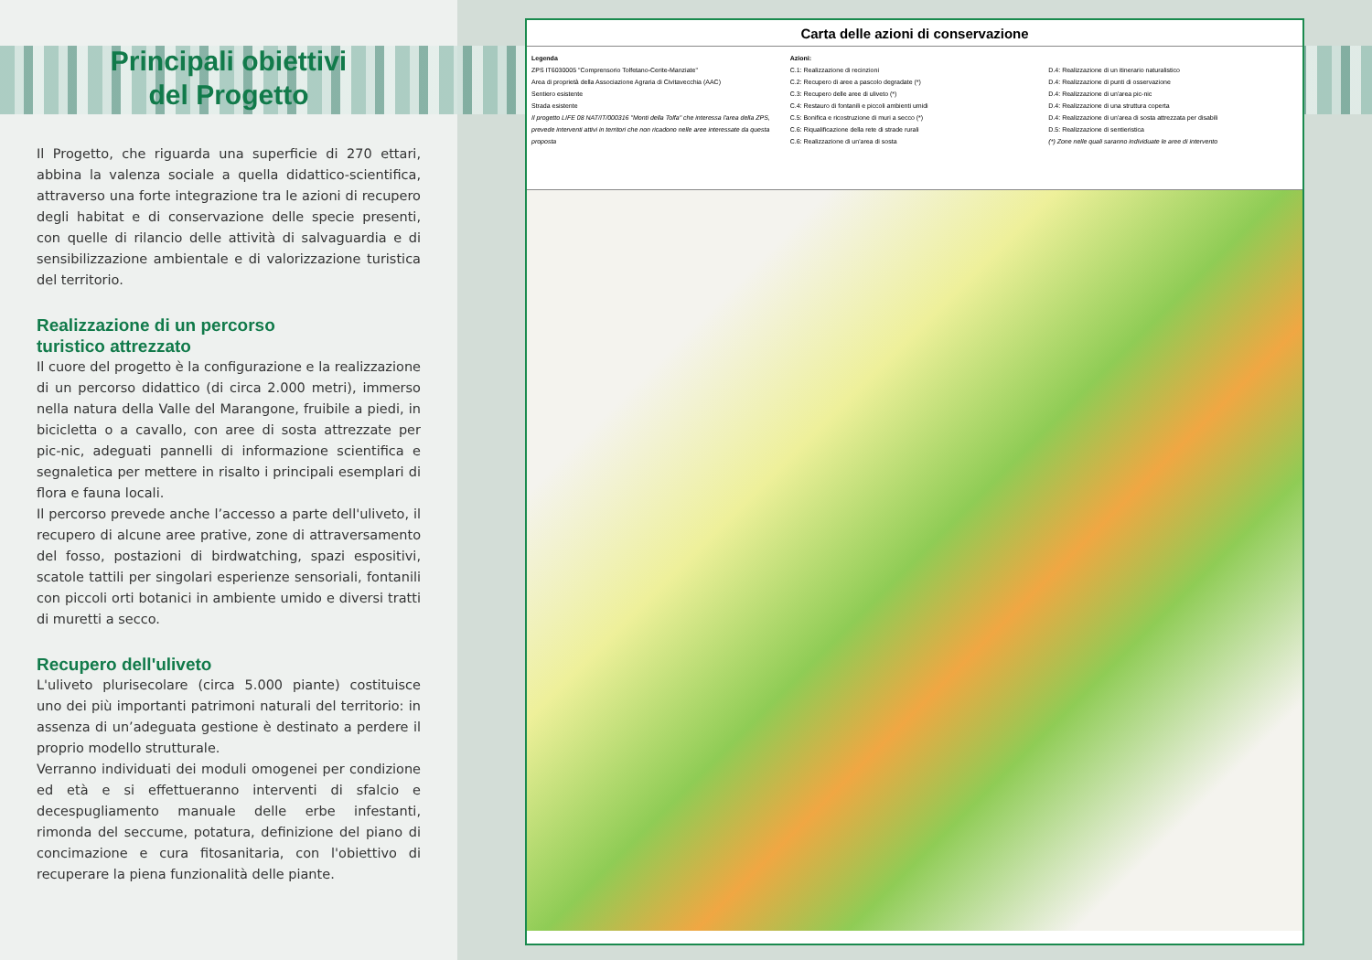Principali obiettivi
del Progetto
Il Progetto, che riguarda una superficie di 270 ettari, abbina la valenza sociale a quella didattico-scientifica, attraverso una forte integrazione tra le azioni di recupero degli habitat e di conservazione delle specie presenti, con quelle di rilancio delle attività di salvaguardia e di sensibilizzazione ambientale e di valorizzazione turistica del territorio.
Realizzazione di un percorso
turistico attrezzato
Il cuore del progetto è la configurazione e la realizzazione di un percorso didattico (di circa 2.000 metri), immerso nella natura della Valle del Marangone, fruibile a piedi, in bicicletta o a cavallo, con aree di sosta attrezzate per pic-nic, adeguati pannelli di informazione scientifica e segnaletica per mettere in risalto i principali esemplari di flora e fauna locali.
Il percorso prevede anche l’accesso a parte dell'uliveto, il recupero di alcune aree prative, zone di attraversamento del fosso, postazioni di birdwatching, spazi espositivi, scatole tattili per singolari esperienze sensoriali, fontanili con piccoli orti botanici in ambiente umido e diversi tratti di muretti a secco.
Recupero dell'uliveto
L'uliveto plurisecolare (circa 5.000 piante) costituisce uno dei più importanti patrimoni naturali del territorio: in assenza di un’adeguata gestione è destinato a perdere il proprio modello strutturale.
Verranno individuati dei moduli omogenei per condizione ed età e si effettueranno interventi di sfalcio e decespugliamento manuale delle erbe infestanti, rimonda del seccume, potatura, definizione del piano di concimazione e cura fitosanitaria, con l'obiettivo di recuperare la piena funzionalità delle piante.
Carta delle azioni di conservazione
Legenda
ZPS IT6030005 "Comprensorio Tolfetano-Cerite-Manziate"
Area di proprietà della Associazione Agraria di Civitavecchia (AAC)
Sentiero esistente
Strada esistente
Il progetto LIFE 08 NAT/IT/000316 "Monti della Tolfa" che interessa l'area della ZPS, prevede interventi attivi in territori che non ricadono nelle aree interessate da questa proposta
Azioni:
C.1: Realizzazione di recinzioni
C.2: Recupero di aree a pascolo degradate (*)
C.3: Recupero delle aree di uliveto (*)
C.4: Restauro di fontanili e piccoli ambienti umidi
C.5: Bonifica e ricostruzione di muri a secco (*)
C.6: Riqualificazione della rete di strade rurali
C.6: Realizzazione di un'area di sosta
D.4: Realizzazione di un itinerario naturalistico
D.4: Realizzazione di punti di osservazione
D.4: Realizzazione di un'area pic-nic
D.4: Realizzazione di una struttura coperta
D.4: Realizzazione di un'area di sosta attrezzata per disabili
D.5: Realizzazione di sentieristica
(*) Zone nelle quali saranno individuate le aree di intervento